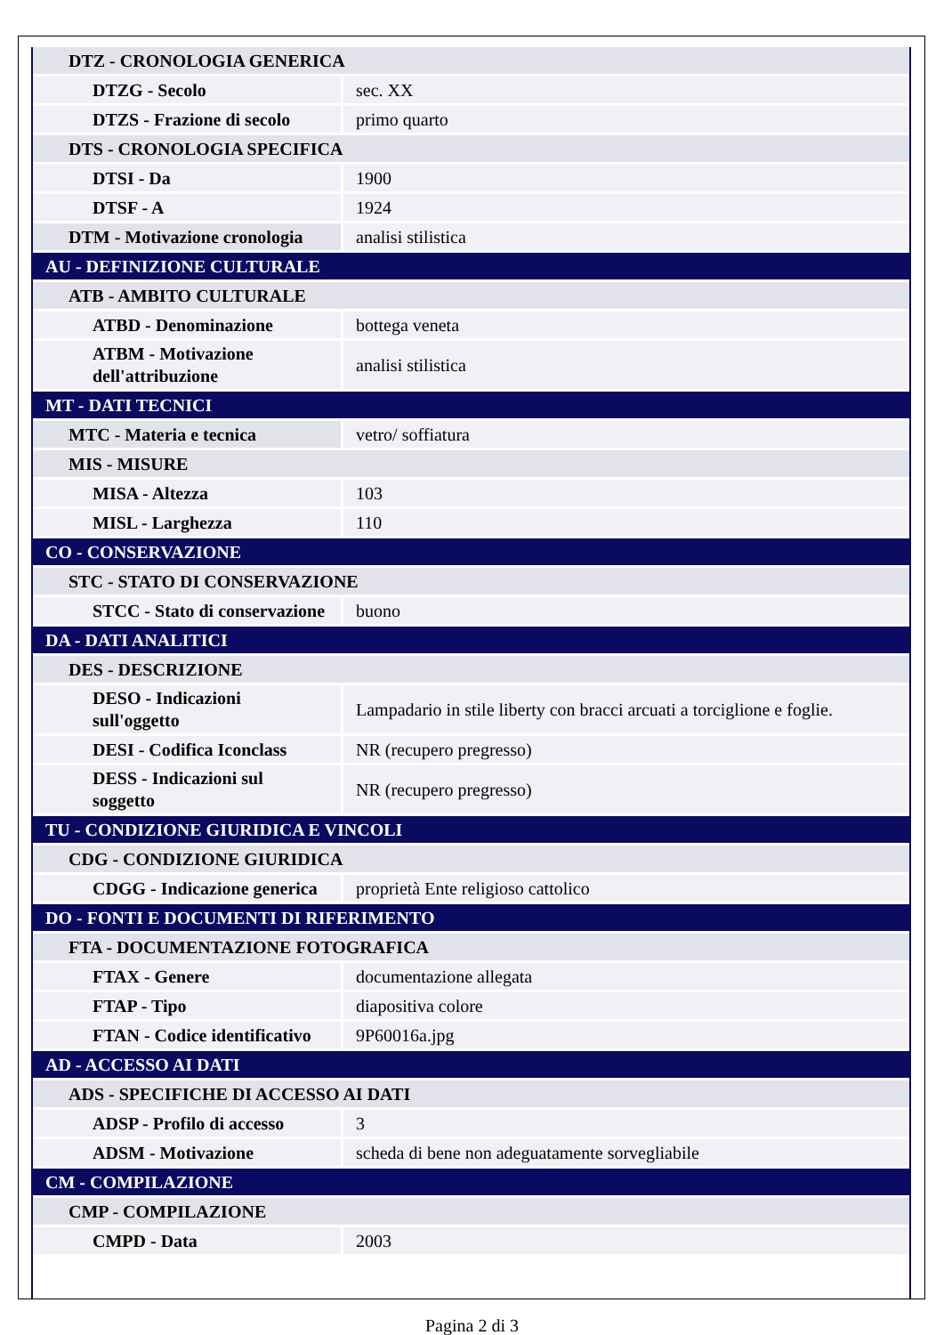| DTZ - CRONOLOGIA GENERICA | |
| DTZG - Secolo | sec. XX |
| DTZS - Frazione di secolo | primo quarto |
| DTS - CRONOLOGIA SPECIFICA | |
| DTSI - Da | 1900 |
| DTSF - A | 1924 |
| DTM - Motivazione cronologia | analisi stilistica |
| AU - DEFINIZIONE CULTURALE | |
| ATB - AMBITO CULTURALE | |
| ATBD - Denominazione | bottega veneta |
| ATBM - Motivazione dell'attribuzione | analisi stilistica |
| MT - DATI TECNICI | |
| MTC - Materia e tecnica | vetro/ soffiatura |
| MIS - MISURE | |
| MISA - Altezza | 103 |
| MISL - Larghezza | 110 |
| CO - CONSERVAZIONE | |
| STC - STATO DI CONSERVAZIONE | |
| STCC - Stato di conservazione | buono |
| DA - DATI ANALITICI | |
| DES - DESCRIZIONE | |
| DESO - Indicazioni sull'oggetto | Lampadario in stile liberty con bracci arcuati a torciglione e foglie. |
| DESI - Codifica Iconclass | NR (recupero pregresso) |
| DESS - Indicazioni sul soggetto | NR (recupero pregresso) |
| TU - CONDIZIONE GIURIDICA E VINCOLI | |
| CDG - CONDIZIONE GIURIDICA | |
| CDGG - Indicazione generica | proprietà Ente religioso cattolico |
| DO - FONTI E DOCUMENTI DI RIFERIMENTO | |
| FTA - DOCUMENTAZIONE FOTOGRAFICA | |
| FTAX - Genere | documentazione allegata |
| FTAP - Tipo | diapositiva colore |
| FTAN - Codice identificativo | 9P60016a.jpg |
| AD - ACCESSO AI DATI | |
| ADS - SPECIFICHE DI ACCESSO AI DATI | |
| ADSP - Profilo di accesso | 3 |
| ADSM - Motivazione | scheda di bene non adeguatamente sorvegliabile |
| CM - COMPILAZIONE | |
| CMP - COMPILAZIONE | |
| CMPD - Data | 2003 |
Pagina 2 di 3